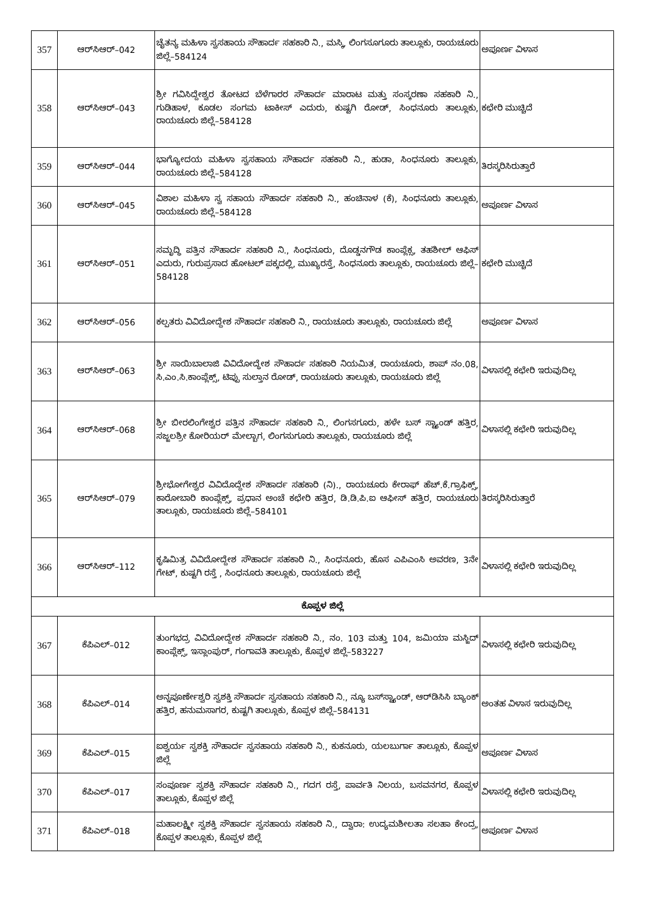| 357 | ಆರ್‌ಸಿಆರ್–042 | ಚೈತನ್ಯ ಮಹಿಳಾ ಸ್ವಸಹಾಯ ಸೌಹಾರ್ದ ಸಹಕಾರಿ ನಿ., ಮಸ್ಕಿ, ಲಿಂಗಸೂಗೂರು ತಾಲ್ಲೂಕು, ರಾಯಚೂರು ಜಿಲ್ಲೆ–584124 | ಅಪೂರ್ಣ ವಿಳಾಸ |
| 358 | ಆರ್‌ಸಿಆರ್–043 | ಶ್ರೀ ಗವಿಸಿದ್ದೇಶ್ವರ ತೋಟದ ಬೆಳೆಗಾರರ ಸೌಹಾರ್ದ ಮಾರಾಟ ಮತ್ತು ಸಂಸ್ಕರಣಾ ಸಹಕಾರಿ ನಿ., ಗುಡಿಹಾಳ, ಕೂಡಲ ಸಂಗಮ ಟಾಕೀಸ್ ಎದುರು, ಕುಷ್ಟಗಿ ರೋಡ್, ಸಿಂಧನೂರು ತಾಲ್ಲೂಕು, ರಾಯಚೂರು ಜಿಲ್ಲೆ–584128 | ಕಛೇರಿ ಮುಚ್ಚಿದೆ |
| 359 | ಆರ್‌ಸಿಆರ್–044 | ಭಾಗ್ಯೋದಯ ಮಹಿಳಾ ಸ್ವಸಹಾಯ ಸೌಹಾರ್ದ ಸಹಕಾರಿ ನಿ., ಹುಡಾ, ಸಿಂಧನೂರು ತಾಲ್ಲೂಕು, ರಾಯಚೂರು ಜಿಲ್ಲೆ–584128 | ತಿರಸ್ಕರಿಸಿರುತ್ತಾರೆ |
| 360 | ಆರ್‌ಸಿಆರ್–045 | ವಿಶಾಲ ಮಹಿಳಾ ಸ್ವ ಸಹಾಯ ಸೌಹಾರ್ದ ಸಹಕಾರಿ ನಿ., ಹಂಚಿನಾಳ (ಕೆ), ಸಿಂಧನೂರು ತಾಲ್ಲೂಕು, ರಾಯಚೂರು ಜಿಲ್ಲೆ–584128 | ಅಪೂರ್ಣ ವಿಳಾಸ |
| 361 | ಆರ್‌ಸಿಆರ್–051 | ಸಮೃದ್ಧಿ ಪತ್ತಿನ ಸೌಹಾರ್ದ ಸಹಕಾರಿ ನಿ., ಸಿಂಧನೂರು, ದೊಡ್ಡನಗೌಡ ಕಾಂಪ್ಲೆಕ್ಸ, ತಹಶೀಲ್ ಆಫಿಸ್ ಎದುರು, ಗುರುಪ್ರಸಾದ ಹೋಟಲ್ ಪಕ್ಕದಲ್ಲಿ, ಮುಖ್ಯರಸ್ತೆ, ಸಿಂಧನೂರು ತಾಲ್ಲೂಕು, ರಾಯಚೂರು ಜಿಲ್ಲೆ–584128 | ಕಛೇರಿ ಮುಚ್ಚಿದೆ |
| 362 | ಆರ್‌ಸಿಆರ್–056 | ಕಲ್ಪತರು ವಿವಿದೋದ್ದೇಶ ಸೌಹಾರ್ದ ಸಹಕಾರಿ ನಿ., ರಾಯಚೂರು ತಾಲ್ಲೂಕು, ರಾಯಚೂರು ಜಿಲ್ಲೆ | ಅಪೂರ್ಣ ವಿಳಾಸ |
| 363 | ಆರ್‌ಸಿಆರ್–063 | ಶ್ರೀ ಸಾಯಿಬಾಲಾಜಿ ವಿವಿದೋದ್ಧೇಶ ಸೌಹಾರ್ದ ಸಹಕಾರಿ ನಿಯಮಿತ, ರಾಯಚೂರು, ಶಾಪ್ ನಂ.08, ಸಿ.ಎಂ.ಸಿ.ಕಾಂಪ್ಲೆಕ್ಸ್, ಟಿಪ್ಪು ಸುಲ್ತಾನ ರೋಡ್, ರಾಯಚೂರು ತಾಲ್ಲೂಕು, ರಾಯಚೂರು ಜಿಲ್ಲೆ | ವಿಳಾಸಲ್ಲಿ ಕಛೇರಿ ಇರುವುದಿಲ್ಲ |
| 364 | ಆರ್‌ಸಿಆರ್–068 | ಶ್ರೀ ಬೀರಲಿಂಗೇಶ್ವರ ಪತ್ತಿನ ಸೌಹಾರ್ದ ಸಹಕಾರಿ ನಿ., ಲಿಂಗಸಗೂರು, ಹಳೇ ಬಸ್ ಸ್ಟ್ಯಾಂಡ್ ಹತ್ತಿರ, ಸಜ್ಜಲಶ್ರೀ ಕೋರಿಯರ್ ಮೇಲ್ಬಾಗ, ಲಿಂಗಸುಗೂರು ತಾಲ್ಲೂಕು, ರಾಯಚೂರು ಜಿಲ್ಲೆ | ವಿಳಾಸಲ್ಲಿ ಕಛೇರಿ ಇರುವುದಿಲ್ಲ |
| 365 | ಆರ್‌ಸಿಆರ್–079 | ಶ್ರೀಭೋಗೇಶ್ವರ ವಿವಿದೊದ್ದೇಶ ಸೌಹಾರ್ದ ಸಹಕಾರಿ (ನಿ)., ರಾಯಚೂರು ಕೇರಾಫ್ ಹೆಚ್.ಕೆ.ಗ್ರಾಫಿಕ್ಸ್, ಕಾರೋಬಾರಿ ಕಾಂಪ್ಲೆಕ್ಸ್, ಪ್ರಧಾನ ಅಂಚೆ ಕಛೇರಿ ಹತ್ತಿರ, ಡಿ.ಡಿ.ಪಿ.ಐ ಆಫೀಸ್ ಹತ್ತಿರ, ರಾಯಚೂರು ತಾಲ್ಲೂಕು, ರಾಯಚೂರು ಜಿಲ್ಲೆ–584101 | ತಿರಸ್ಕರಿಸಿರುತ್ತಾರೆ |
| 366 | ಆರ್‌ಸಿಆರ್–112 | ಕೃಷಿಮಿತ್ರ ವಿವಿದೋದ್ದೇಶ ಸೌಹಾರ್ದ ಸಹಕಾರಿ ನಿ., ಸಿಂಧನೂರು, ಹೊಸ ಎಪಿಎಂಸಿ ಅವರಣ, 3ನೇ ಗೇಟ್, ಕುಷ್ಟಗಿ ರಸ್ತೆ , ಸಿಂಧನೂರು ತಾಲ್ಲೂಕು, ರಾಯಚೂರು ಜಿಲ್ಲೆ | ವಿಳಾಸಲ್ಲಿ ಕಛೇರಿ ಇರುವುದಿಲ್ಲ |
| ಕೊಪ್ಪಳ ಜಿಲ್ಲೆ | | | |
| 367 | ಕೆಪಿಎಲ್–012 | ತುಂಗಭದ್ರ ವಿವಿದೋದ್ದೇಶ ಸೌಹಾರ್ದ ಸಹಕಾರಿ ನಿ., ನಂ. 103 ಮತ್ತು 104, ಜಮಿಯಾ ಮಸ್ಜಿದ್ ಕಾಂಪ್ಲೆಕ್ಸ್, ಇಸ್ಲಾಂಪುರ್, ಗಂಗಾವತಿ ತಾಲ್ಲೂಕು, ಕೊಪ್ಪಳ ಜಿಲ್ಲೆ–583227 | ವಿಳಾಸಲ್ಲಿ ಕಛೇರಿ ಇರುವುದಿಲ್ಲ |
| 368 | ಕೆಪಿಎಲ್–014 | ಅನ್ನಪೂರ್ಣೇಶ್ವರಿ ಸ್ವಶಕ್ತಿ ಸೌಹಾರ್ದ ಸ್ವಸಹಾಯ ಸಹಕಾರಿ ನಿ., ನ್ಯೂ ಬಸ್‌ಸ್ಟ್ಯಾಂಡ್, ಆರ್‌ಡಿಸಿಸಿ ಬ್ಯಾಂಕ್ ಹತ್ತಿರ, ಹನುಮಸಾಗರ, ಕುಷ್ಟಗಿ ತಾಲ್ಲೂಕು, ಕೊಪ್ಪಳ ಜಿಲ್ಲೆ–584131 | ಅಂತಹ ವಿಳಾಸ ಇರುವುದಿಲ್ಲ |
| 369 | ಕೆಪಿಎಲ್–015 | ಐಶ್ವರ್ಯ ಸ್ವಶಕ್ತಿ ಸೌಹಾರ್ದ ಸ್ವಸಹಾಯ ಸಹಕಾರಿ ನಿ., ಕುಕನೂರು, ಯಲಬುರ್ಗಾ ತಾಲ್ಲೂಕು, ಕೊಪ್ಪಳ ಜಿಲ್ಲೆ | ಅಪೂರ್ಣ ವಿಳಾಸ |
| 370 | ಕೆಪಿಎಲ್–017 | ಸಂಪೂರ್ಣ ಸ್ವಶಕ್ತಿ ಸೌಹಾರ್ದ ಸಹಕಾರಿ ನಿ., ಗದಗ ರಸ್ತೆ, ಪಾರ್ವತಿ ನಿಲಯ, ಬಸವನಗರ, ಕೊಪ್ಪಳ ತಾಲ್ಲೂಕು, ಕೊಪ್ಪಳ ಜಿಲ್ಲೆ | ವಿಳಾಸಲ್ಲಿ ಕಛೇರಿ ಇರುವುದಿಲ್ಲ |
| 371 | ಕೆಪಿಎಲ್–018 | ಮಹಾಲಕ್ಷ್ಮೀ ಸ್ವಶಕ್ತಿ ಸೌಹಾರ್ದ ಸ್ವಸಹಾಯ ಸಹಕಾರಿ ನಿ., ದ್ವಾರಾ: ಉದ್ಯಮಶೀಲತಾ ಸಲಹಾ ಕೇಂದ್ರ, ಕೊಪ್ಪಳ ತಾಲ್ಲೂಕು, ಕೊಪ್ಪಳ ಜಿಲ್ಲೆ | ಅಪೂರ್ಣ ವಿಳಾಸ |